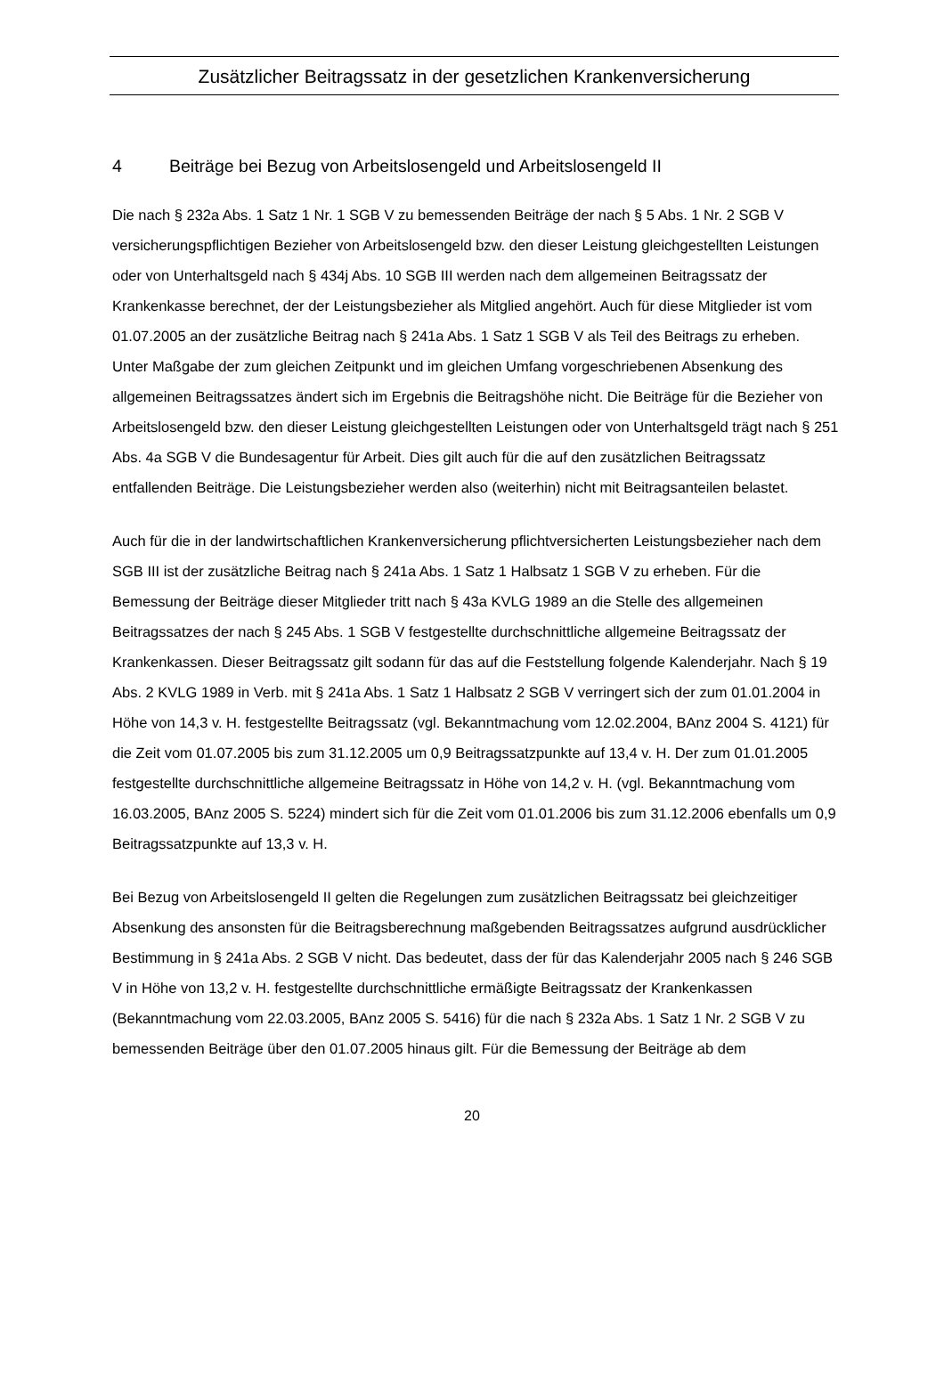Zusätzlicher Beitragssatz in der gesetzlichen Krankenversicherung
4 Beiträge bei Bezug von Arbeitslosengeld und Arbeitslosengeld II
Die nach § 232a Abs. 1 Satz 1 Nr. 1 SGB V zu bemessenden Beiträge der nach § 5 Abs. 1 Nr. 2 SGB V versicherungspflichtigen Bezieher von Arbeitslosengeld bzw. den dieser Leistung gleichgestellten Leistungen oder von Unterhaltsgeld nach § 434j Abs. 10 SGB III werden nach dem allgemeinen Beitragssatz der Krankenkasse berechnet, der der Leistungsbezieher als Mitglied angehört. Auch für diese Mitglieder ist vom 01.07.2005 an der zusätzliche Beitrag nach § 241a Abs. 1 Satz 1 SGB V als Teil des Beitrags zu erheben. Unter Maßgabe der zum gleichen Zeitpunkt und im gleichen Umfang vorgeschriebenen Absenkung des allgemeinen Beitragssatzes ändert sich im Ergebnis die Beitragshöhe nicht. Die Beiträge für die Bezieher von Arbeitslosengeld bzw. den dieser Leistung gleichgestellten Leistungen oder von Unterhaltsgeld trägt nach § 251 Abs. 4a SGB V die Bundesagentur für Arbeit. Dies gilt auch für die auf den zusätzlichen Beitragssatz entfallenden Beiträge. Die Leistungsbezieher werden also (weiterhin) nicht mit Beitragsanteilen belastet.
Auch für die in der landwirtschaftlichen Krankenversicherung pflichtversicherten Leistungsbezieher nach dem SGB III ist der zusätzliche Beitrag nach § 241a Abs. 1 Satz 1 Halbsatz 1 SGB V zu erheben. Für die Bemessung der Beiträge dieser Mitglieder tritt nach § 43a KVLG 1989 an die Stelle des allgemeinen Beitragssatzes der nach § 245 Abs. 1 SGB V festgestellte durchschnittliche allgemeine Beitragssatz der Krankenkassen. Dieser Beitragssatz gilt sodann für das auf die Feststellung folgende Kalenderjahr. Nach § 19 Abs. 2 KVLG 1989 in Verb. mit § 241a Abs. 1 Satz 1 Halbsatz 2 SGB V verringert sich der zum 01.01.2004 in Höhe von 14,3 v. H. festgestellte Beitragssatz (vgl. Bekanntmachung vom 12.02.2004, BAnz 2004 S. 4121) für die Zeit vom 01.07.2005 bis zum 31.12.2005 um 0,9 Beitragssatzpunkte auf 13,4 v. H. Der zum 01.01.2005 festgestellte durchschnittliche allgemeine Beitragssatz in Höhe von 14,2 v. H. (vgl. Bekanntmachung vom 16.03.2005, BAnz 2005 S. 5224) mindert sich für die Zeit vom 01.01.2006 bis zum 31.12.2006 ebenfalls um 0,9 Beitragssatzpunkte auf 13,3 v. H.
Bei Bezug von Arbeitslosengeld II gelten die Regelungen zum zusätzlichen Beitragssatz bei gleichzeitiger Absenkung des ansonsten für die Beitragsberechnung maßgebenden Beitragssatzes aufgrund ausdrücklicher Bestimmung in § 241a Abs. 2 SGB V nicht. Das bedeutet, dass der für das Kalenderjahr 2005 nach § 246 SGB V in Höhe von 13,2 v. H. festgestellte durchschnittliche ermäßigte Beitragssatz der Krankenkassen (Bekanntmachung vom 22.03.2005, BAnz 2005 S. 5416) für die nach § 232a Abs. 1 Satz 1 Nr. 2 SGB V zu bemessenden Beiträge über den 01.07.2005 hinaus gilt. Für die Bemessung der Beiträge ab dem
20